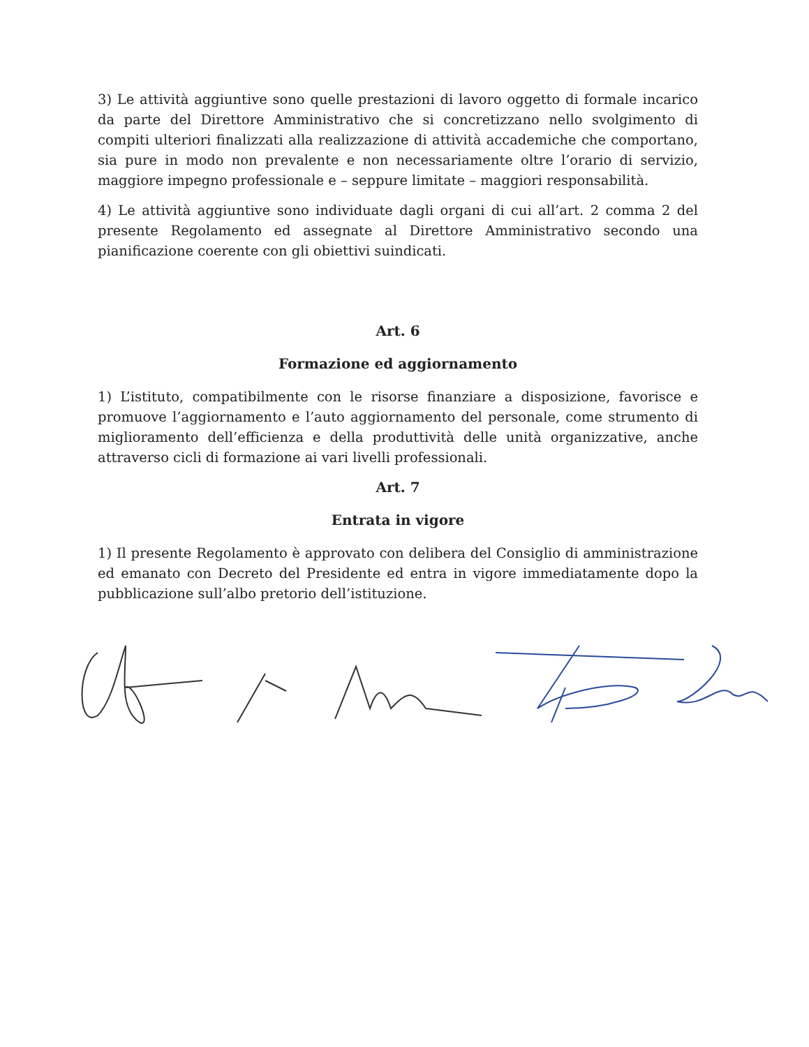3) Le attività aggiuntive sono quelle prestazioni di lavoro oggetto di formale incarico da parte del Direttore Amministrativo che si concretizzano nello svolgimento di compiti ulteriori finalizzati alla realizzazione di attività accademiche che comportano, sia pure in modo non prevalente e non necessariamente oltre l’orario di servizio, maggiore impegno professionale e – seppure limitate – maggiori responsabilità.
4) Le attività aggiuntive sono individuate dagli organi di cui all’art. 2 comma 2 del presente Regolamento ed assegnate al Direttore Amministrativo secondo una pianificazione coerente con gli obiettivi suindicati.
Art. 6
Formazione ed aggiornamento
1) L’istituto, compatibilmente con le risorse finanziare a disposizione, favorisce e promuove l’aggiornamento e l’auto aggiornamento del personale, come strumento di miglioramento dell’efficienza e della produttività delle unità organizzative, anche attraverso cicli di formazione ai vari livelli professionali.
Art. 7
Entrata in vigore
1) Il presente Regolamento è approvato con delibera del Consiglio di amministrazione ed emanato con Decreto del Presidente ed entra in vigore immediatamente dopo la pubblicazione sull’albo pretorio dell’istituzione.